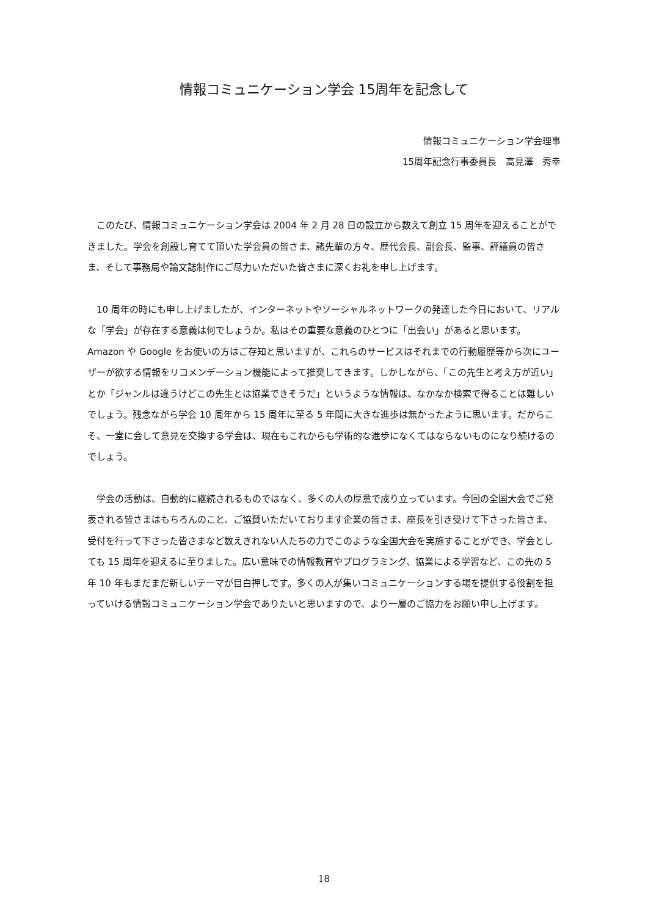情報コミュニケーション学会 15周年を記念して
情報コミュニケーション学会理事
15周年記念行事委員長　高見澤　秀幸
　このたび、情報コミュニケーション学会は 2004 年 2 月 28 日の設立から数えて創立 15 周年を迎えることができました。学会を創設し育てて頂いた学会員の皆さま、諸先輩の方々、歴代会長、副会長、監事、評議員の皆さま、そして事務局や論文誌制作にご尽力いただいた皆さまに深くお礼を申し上げます。
　10 周年の時にも申し上げましたが、インターネットやソーシャルネットワークの発達した今日において、リアルな「学会」が存在する意義は何でしょうか。私はその重要な意義のひとつに「出会い」があると思います。Amazon や Google をお使いの方はご存知と思いますが、これらのサービスはそれまでの行動履歴等から次にユーザーが欲する情報をリコメンデーション機能によって推奨してきます。しかしながら、「この先生と考え方が近い」とか「ジャンルは違うけどこの先生とは協業できそうだ」というような情報は、なかなか検索で得ることは難しいでしょう。残念ながら学会 10 周年から 15 周年に至る 5 年間に大きな進歩は無かったように思います。だからこそ、一堂に会して意見を交換する学会は、現在もこれからも学術的な進歩になくてはならないものになり続けるのでしょう。
　学会の活動は、自動的に継続されるものではなく、多くの人の厚意で成り立っています。今回の全国大会でご発表される皆さまはもちろんのこと、ご協賛いただいております企業の皆さま、座長を引き受けて下さった皆さま、受付を行って下さった皆さまなど数えきれない人たちの力でこのような全国大会を実施することができ、学会としても 15 周年を迎えるに至りました。広い意味での情報教育やプログラミング、協業による学習など、この先の 5 年 10 年もまだまだ新しいテーマが目白押しです。多くの人が集いコミュニケーションする場を提供する役割を担っていける情報コミュニケーション学会でありたいと思いますので、より一層のご協力をお願い申し上げます。
18